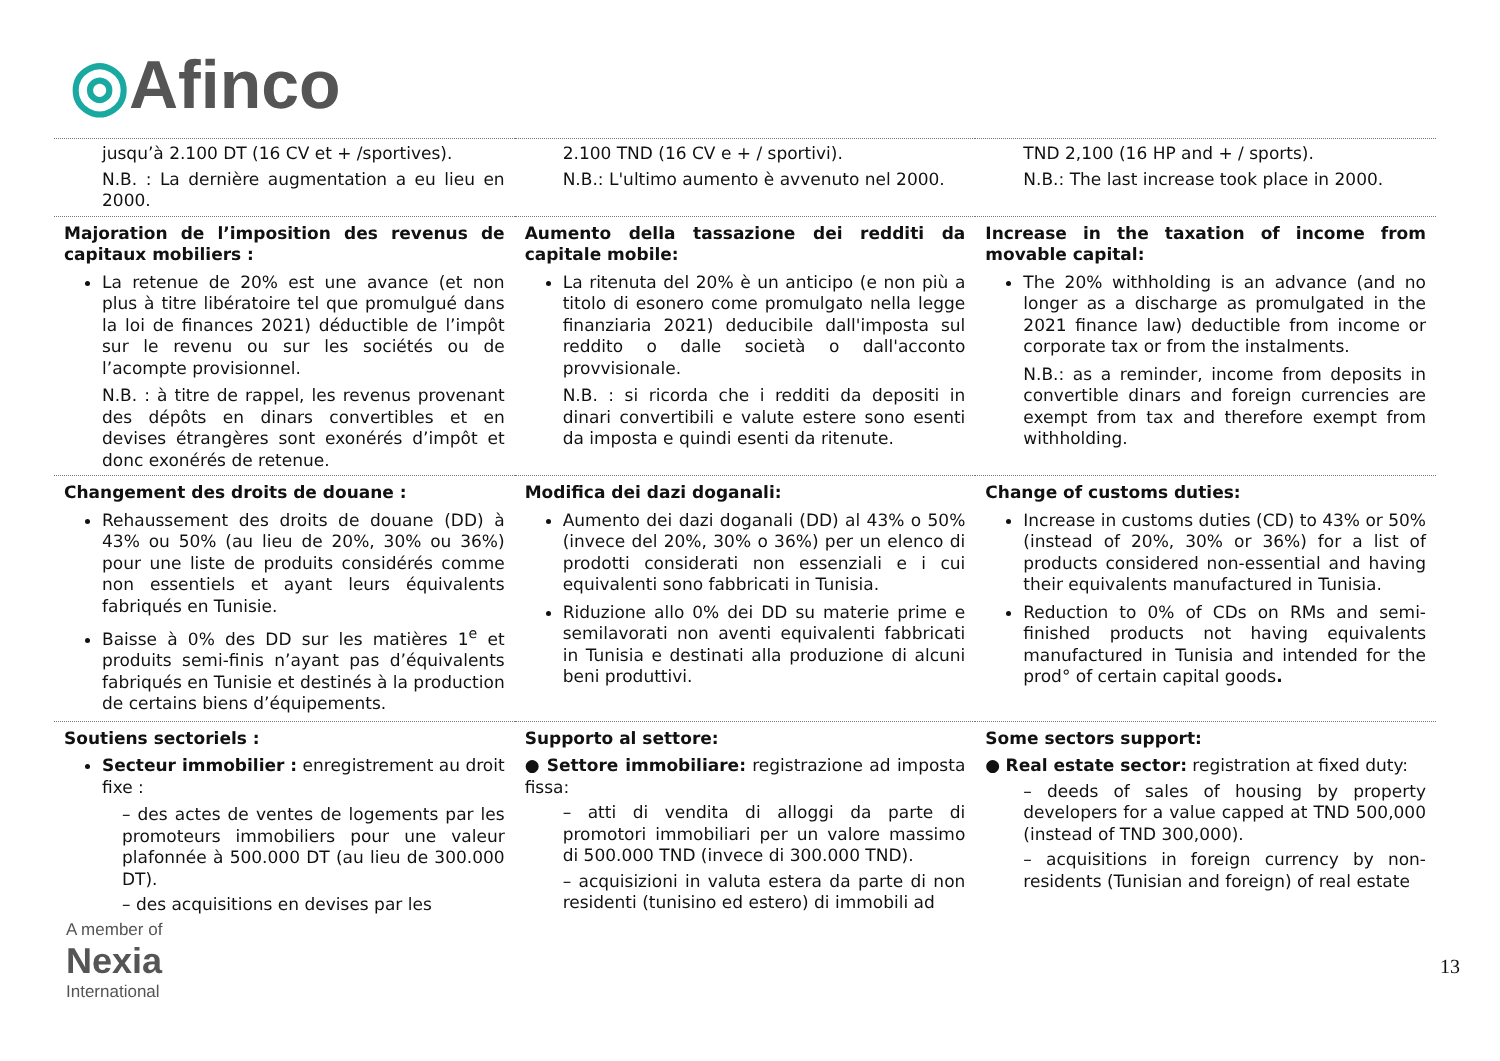◎Afinco
| jusqu’à 2.100 DT (16 CV et + /sportives). N.B. : La dernière augmentation a eu lieu en 2000. | 2.100 TND (16 CV e + / sportivi). N.B.: L'ultimo aumento è avvenuto nel 2000. | TND 2,100 (16 HP and + / sports). N.B.: The last increase took place in 2000. |
| Majoration de l’imposition des revenus de capitaux mobiliers : La retenue de 20% est une avance (et non plus à titre libératoire tel que promulgué dans la loi de finances 2021) déductible de l’impôt sur le revenu ou sur les sociétés ou de l’acompte provisionnel. N.B. : à titre de rappel, les revenus provenant des dépôts en dinars convertibles et en devises étrangères sont exonérés d’impôt et donc exonérés de retenue. | Aumento della tassazione dei redditi da capitale mobile: La ritenuta del 20% è un anticipo (e non più a titolo di esonero come promulgato nella legge finanziaria 2021) deducibile dall'imposta sul reddito o dalle società o dall'acconto provvisionale. N.B. : si ricorda che i redditi da depositi in dinari convertibili e valute estere sono esenti da imposta e quindi esenti da ritenute. | Increase in the taxation of income from movable capital: The 20% withholding is an advance (and no longer as a discharge as promulgated in the 2021 finance law) deductible from income or corporate tax or from the instalments. N.B.: as a reminder, income from deposits in convertible dinars and foreign currencies are exempt from tax and therefore exempt from withholding. |
| Changement des droits de douane : Rehaussement des droits de douane (DD) à 43% ou 50% (au lieu de 20%, 30% ou 36%) pour une liste de produits considérés comme non essentiels et ayant leurs équivalents fabriqués en Tunisie. Baisse à 0% des DD sur les matières 1<sup>e</sup> et produits semi-finis n’ayant pas d’équivalents fabriqués en Tunisie et destinés à la production de certains biens d’équipements. | Modifica dei dazi doganali: Aumento dei dazi doganali (DD) al 43% o 50% (invece del 20%, 30% o 36%) per un elenco di prodotti considerati non essenziali e i cui equivalenti sono fabbricati in Tunisia. Riduzione allo 0% dei DD su materie prime e semilavorati non aventi equivalenti fabbricati in Tunisia e destinati alla produzione di alcuni beni produttivi. | Change of customs duties: Increase in customs duties (CD) to 43% or 50% (instead of 20%, 30% or 36%) for a list of products considered non-essential and having their equivalents manufactured in Tunisia. Reduction to 0% of CDs on RMs and semi-finished products not having equivalents manufactured in Tunisia and intended for the prod° of certain capital goods . |
| Soutiens sectoriels : Secteur immobilier : enregistrement au droit fixe : – des actes de ventes de logements par les promoteurs immobiliers pour une valeur plafonnée à 500.000 DT (au lieu de 300.000 DT). – des acquisitions en devises par les | Supporto al settore: ● Settore immobiliare: registrazione ad imposta fissa: – atti di vendita di alloggi da parte di promotori immobiliari per un valore massimo di 500.000 TND (invece di 300.000 TND). – acquisizioni in valuta estera da parte di non residenti (tunisino ed estero) di immobili ad | Some sectors support: ● Real estate sector: registration at fixed duty: – deeds of sales of housing by property developers for a value capped at TND 500,000 (instead of TND 300,000). – acquisitions in foreign currency by non-residents (Tunisian and foreign) of real estate |
A member of
Nexia
International
13